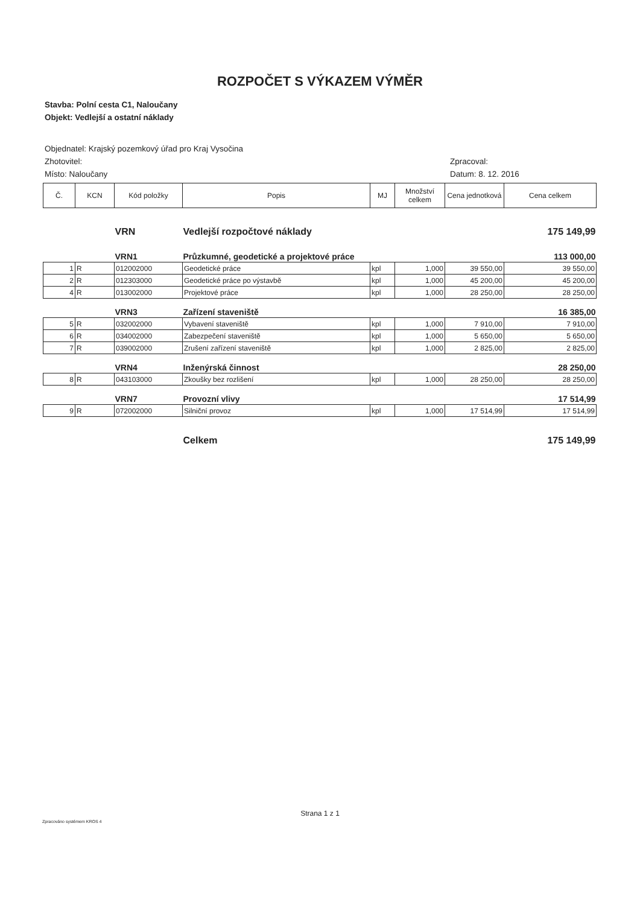ROZPOČET S VÝKAZEM VÝMĚR
Stavba: Polní cesta C1, Naloučany
Objekt: Vedlejší a ostatní náklady
Objednatel: Krajský pozemkový úřad pro Kraj Vysočina
Zhotovitel:
Místo: Naloučany
Zpracoval:
Datum: 8. 12. 2016
| Č. | KCN | Kód položky | Popis | MJ | Množství celkem | Cena jednotková | Cena celkem |
| --- | --- | --- | --- | --- | --- | --- | --- |
| | | VRN | Vedlejší rozpočtové náklady | | | | 175 149,99 |
| | | VRN1 | Průzkumné, geodetické a projektové práce | | | | 113 000,00 |
| 1 | R | 012002000 | Geodetické práce | kpl | 1,000 | 39 550,00 | 39 550,00 |
| 2 | R | 012303000 | Geodetické práce po výstavbě | kpl | 1,000 | 45 200,00 | 45 200,00 |
| 4 | R | 013002000 | Projektové práce | kpl | 1,000 | 28 250,00 | 28 250,00 |
| | | VRN3 | Zařízení staveniště | | | | 16 385,00 |
| 5 | R | 032002000 | Vybavení staveniště | kpl | 1,000 | 7 910,00 | 7 910,00 |
| 6 | R | 034002000 | Zabezpečení staveniště | kpl | 1,000 | 5 650,00 | 5 650,00 |
| 7 | R | 039002000 | Zrušení zařízení staveniště | kpl | 1,000 | 2 825,00 | 2 825,00 |
| | | VRN4 | Inženýrská činnost | | | | 28 250,00 |
| 8 | R | 043103000 | Zkoušky bez rozlišení | kpl | 1,000 | 28 250,00 | 28 250,00 |
| | | VRN7 | Provozní vlivy | | | | 17 514,99 |
| 9 | R | 072002000 | Silniční provoz | kpl | 1,000 | 17 514,99 | 17 514,99 |
| | | | Celkem | | | | 175 149,99 |
Strana 1 z 1
Zpracováno systémem KROS 4